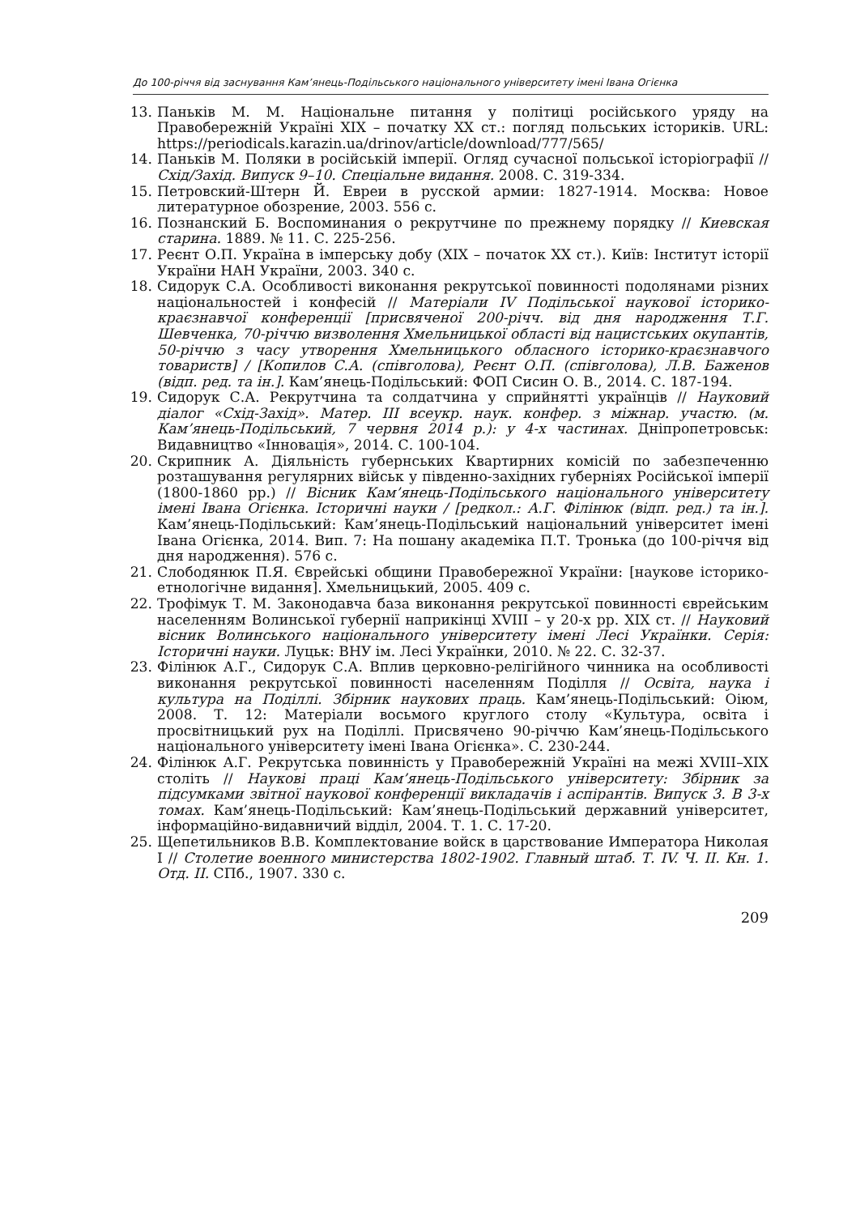До 100-річчя від заснування Кам’янець-Подільського національного університету імені Івана Огієнка
13. Паньків М. М. Національне питання у політиці російського уряду на Правобережній Україні XIX – початку XX ст.: погляд польських істориків. URL: https://periodicals.karazin.ua/drinov/article/download/777/565/
14. Паньків М. Поляки в російській імперії. Огляд сучасної польської історіографії // Схід/Захід. Випуск 9–10. Спеціальне видання. 2008. С. 319-334.
15. Петровский-Штерн Й. Евреи в русской армии: 1827-1914. Москва: Новое литературное обозрение, 2003. 556 с.
16. Познанский Б. Воспоминания о рекрутчине по прежнему порядку // Киевская старина. 1889. № 11. С. 225-256.
17. Реєнт О.П. Україна в імперську добу (XIX – початок XX ст.). Київ: Інститут історії України НАН України, 2003. 340 с.
18. Сидорук С.А. Особливості виконання рекрутської повинності подолянами різних національностей і конфесій // Матеріали IV Подільської наукової історико-краєзнавчої конференції [присвяченої 200-річч. від дня народження Т.Г. Шевченка, 70-річчю визволення Хмельницької області від нацистських окупантів, 50-річчю з часу утворення Хмельницького обласного історико-краєзнавчого товариств] / [Копилов С.А. (співголова), Реєнт О.П. (співголова), Л.В. Баженов (відп. ред. та ін.]. Кам’янець-Подільський: ФОП Сисин О. В., 2014. С. 187-194.
19. Сидорук С.А. Рекрутчина та солдатчина у сприйнятті українців // Науковий діалог «Схід-Захід». Матер. III всеукр. наук. конфер. з міжнар. участю. (м. Кам’янець-Подільський, 7 червня 2014 р.): у 4-х частинах. Дніпропетровськ: Видавництво «Інновація», 2014. С. 100-104.
20. Скрипник А. Діяльність губернських Квартирних комісій по забезпеченню розташування регулярних військ у південно-західних губерніях Російської імперії (1800-1860 рр.) // Вісник Кам’янець-Подільського національного університету імені Івана Огієнка. Історичні науки / [редкол.: А.Г. Філінюк (відп. ред.) та ін.]. Кам’янець-Подільський: Кам’янець-Подільський національний університет імені Івана Огієнка, 2014. Вип. 7: На пошану академіка П.Т. Тронька (до 100-річчя від дня народження). 576 с.
21. Слободянюк П.Я. Єврейські общини Правобережної України: [наукове історико-етнологічне видання]. Хмельницький, 2005. 409 с.
22. Трофімук Т. М. Законодавча база виконання рекрутської повинності єврейським населенням Волинської губернії наприкінці XVIII – у 20-х рр. XIX ст. // Науковий вісник Волинського національного університету імені Лесі Українки. Серія: Історичні науки. Луцьк: ВНУ ім. Лесі Українки, 2010. № 22. С. 32-37.
23. Філінюк А.Г., Сидорук С.А. Вплив церковно-релігійного чинника на особливості виконання рекрутської повинності населенням Поділля // Освіта, наука і культура на Поділлі. Збірник наукових праць. Кам’янець-Подільський: Оіюм, 2008. Т. 12: Матеріали восьмого круглого столу «Культура, освіта і просвітницький рух на Поділлі. Присвячено 90-річчю Кам’янець-Подільського національного університету імені Івана Огієнка». С. 230-244.
24. Філінюк А.Г. Рекрутська повинність у Правобережній Україні на межі XVIII–XIX століть // Наукові праці Кам’янець-Подільського університету: Збірник за підсумками звітної наукової конференції викладачів і аспірантів. Випуск 3. В 3-х томах. Кам’янець-Подільський: Кам’янець-Подільський державний університет, інформаційно-видавничий відділ, 2004. Т. 1. С. 17-20.
25. Щепетильников В.В. Комплектование войск в царствование Императора Николая I // Столетие военного министерства 1802-1902. Главный штаб. Т. IV. Ч. II. Кн. 1. Отд. II. СПб., 1907. 330 с.
209